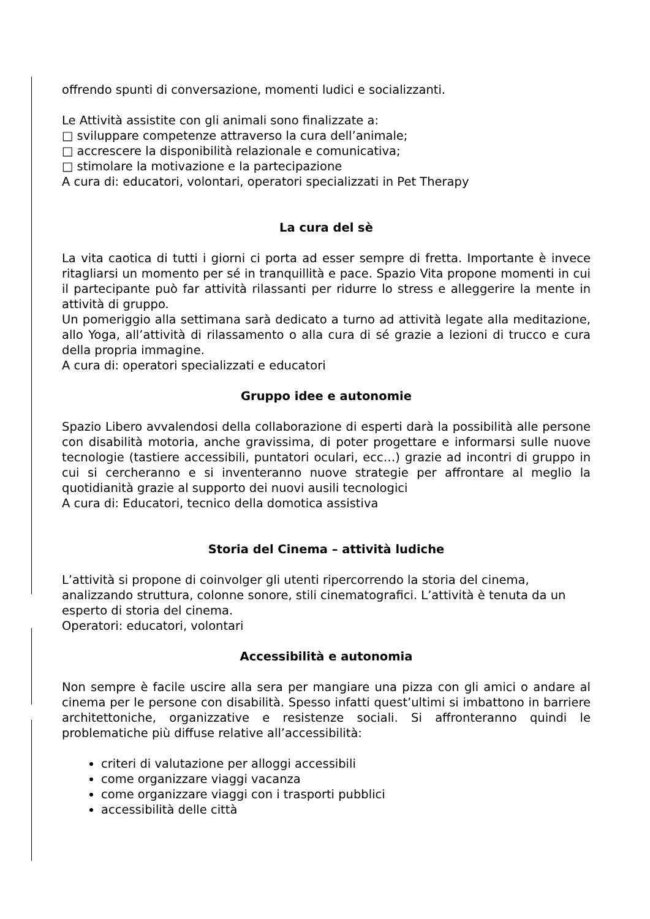offrendo spunti di conversazione, momenti ludici e socializzanti.
Le Attività assistite con gli animali sono finalizzate a:
□ sviluppare competenze attraverso la cura dell’animale;
□ accrescere la disponibilità relazionale e comunicativa;
□ stimolare la motivazione e la partecipazione
A cura di: educatori, volontari, operatori specializzati in Pet Therapy
La cura del sè
La vita caotica di tutti i giorni ci porta ad esser sempre di fretta. Importante è invece ritagliarsi un momento per sé in tranquillità e pace. Spazio Vita propone momenti in cui il partecipante può far attività rilassanti per ridurre lo stress e alleggerire la mente in attività di gruppo.
Un pomeriggio alla settimana sarà dedicato a turno ad attività legate alla meditazione, allo Yoga, all’attività di rilassamento o alla cura di sé grazie a lezioni di trucco e cura della propria immagine.
A cura di: operatori specializzati e educatori
Gruppo idee e autonomie
Spazio Libero avvalendosi della collaborazione di esperti darà la possibilità alle persone con disabilità motoria, anche gravissima, di poter progettare e informarsi sulle nuove tecnologie (tastiere accessibili, puntatori oculari, ecc…) grazie ad incontri di gruppo in cui si cercheranno e si inventeranno nuove strategie per affrontare al meglio la quotidianità grazie al supporto dei nuovi ausili tecnologici
A cura di: Educatori, tecnico della domotica assistiva
Storia del Cinema – attività ludiche
L’attività si propone di coinvolger gli utenti ripercorrendo la storia del cinema, analizzando struttura, colonne sonore, stili cinematografici. L’attività è tenuta da un esperto di storia del cinema.
Operatori: educatori, volontari
Accessibilità e autonomia
Non sempre è facile uscire alla sera per mangiare una pizza con gli amici o andare al cinema per le persone con disabilità. Spesso infatti quest’ultimi si imbattono in barriere architettoniche, organizzative e resistenze sociali. Si affronteranno quindi le problematiche più diffuse relative all’accessibilità:
criteri di valutazione per alloggi accessibili
come organizzare viaggi vacanza
come organizzare viaggi con i trasporti pubblici
accessibilità delle città